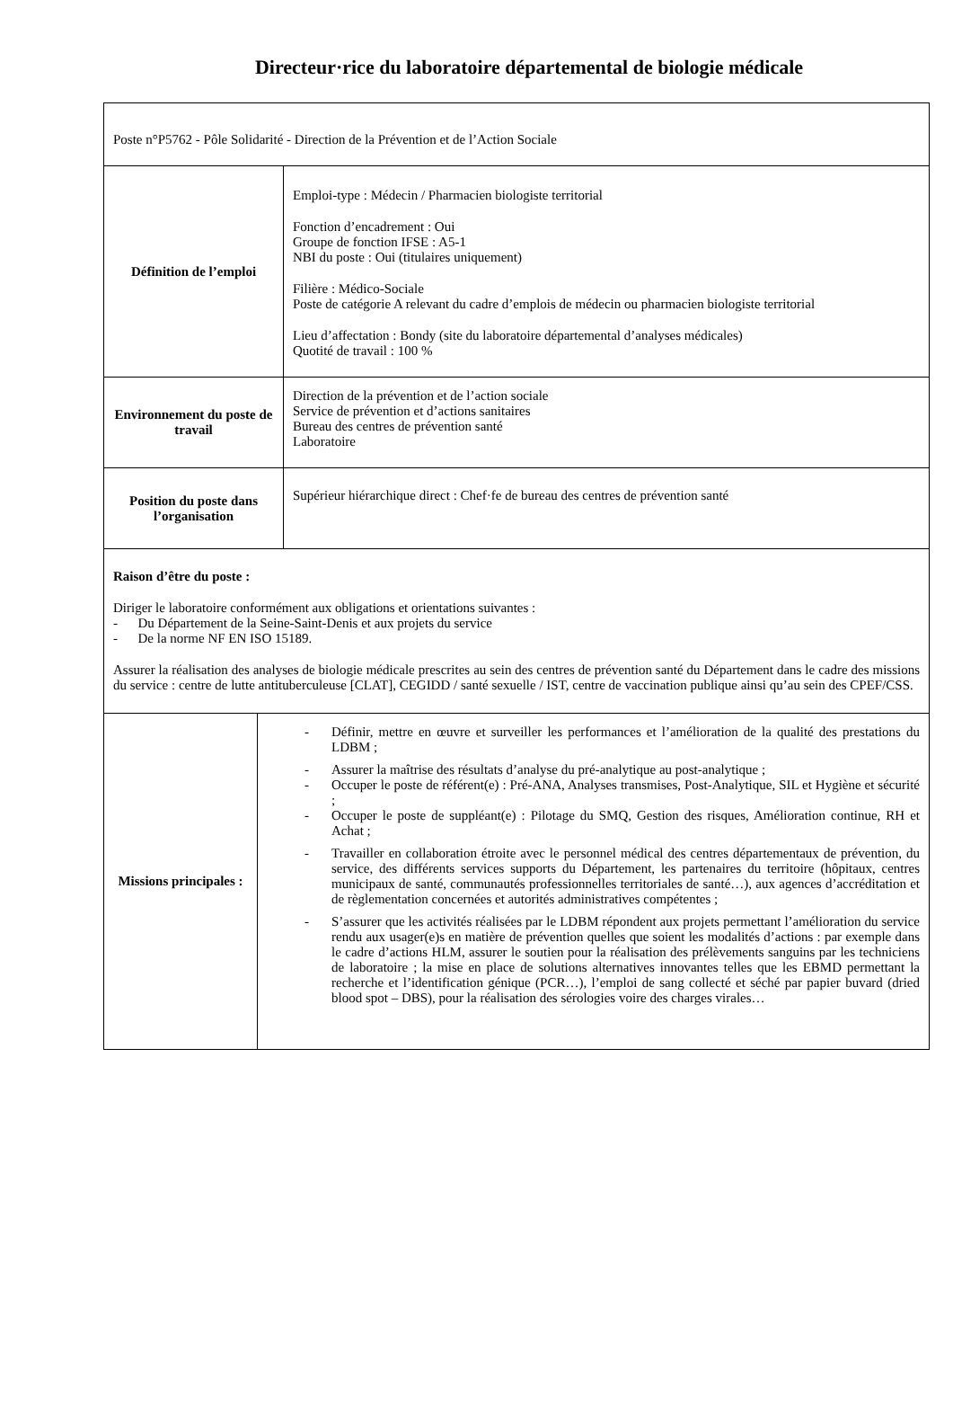Directeur·rice du laboratoire départemental de biologie médicale
Poste n°P5762 - Pôle Solidarité - Direction de la Prévention et de l’Action Sociale
Définition de l’emploi
Emploi-type : Médecin / Pharmacien biologiste territorial
Fonction d’encadrement : Oui
Groupe de fonction IFSE : A5-1
NBI du poste : Oui (titulaires uniquement)
Filière : Médico-Sociale
Poste de catégorie A relevant du cadre d’emplois de médecin ou pharmacien biologiste territorial
Lieu d’affectation : Bondy (site du laboratoire départemental d’analyses médicales)
Quotité de travail : 100 %
Environnement du poste de travail
Direction de la prévention et de l’action sociale
Service de prévention et d’actions sanitaires
Bureau des centres de prévention santé
Laboratoire
Position du poste dans l’organisation
Supérieur hiérarchique direct : Chef·fe de bureau des centres de prévention santé
Raison d’être du poste :
Diriger le laboratoire conformément aux obligations et orientations suivantes :
- Du Département de la Seine-Saint-Denis et aux projets du service
- De la norme NF EN ISO 15189.
Assurer la réalisation des analyses de biologie médicale prescrites au sein des centres de prévention santé du Département dans le cadre des missions du service : centre de lutte antituberculeuse [CLAT], CEGIDD / santé sexuelle / IST, centre de vaccination publique ainsi qu’au sein des CPEF/CSS.
Missions principales :
- Définir, mettre en œuvre et surveiller les performances et l’amélioration de la qualité des prestations du LDBM ;
- Assurer la maîtrise des résultats d’analyse du pré-analytique au post-analytique ;
- Occuper le poste de référent(e) : Pré-ANA, Analyses transmises, Post-Analytique, SIL et Hygiène et sécurité ;
- Occuper le poste de suppléant(e) : Pilotage du SMQ, Gestion des risques, Amélioration continue, RH et Achat ;
- Travailler en collaboration étroite avec le personnel médical des centres départementaux de prévention, du service, des différents services supports du Département, les partenaires du territoire (hôpitaux, centres municipaux de santé, communautés professionnelles territoriales de santé…), aux agences d’accréditation et de règlementation concernées et autorités administratives compétentes ;
- S’assurer que les activités réalisées par le LDBM répondent aux projets permettant l’amélioration du service rendu aux usager(e)s en matière de prévention quelles que soient les modalités d’actions : par exemple dans le cadre d’actions HLM, assurer le soutien pour la réalisation des prélèvements sanguins par les techniciens de laboratoire ; la mise en place de solutions alternatives innovantes telles que les EBMD permettant la recherche et l’identification génique (PCR…), l’emploi de sang collecté et séché par papier buvard (dried blood spot – DBS), pour la réalisation des sérologies voire des charges virales…